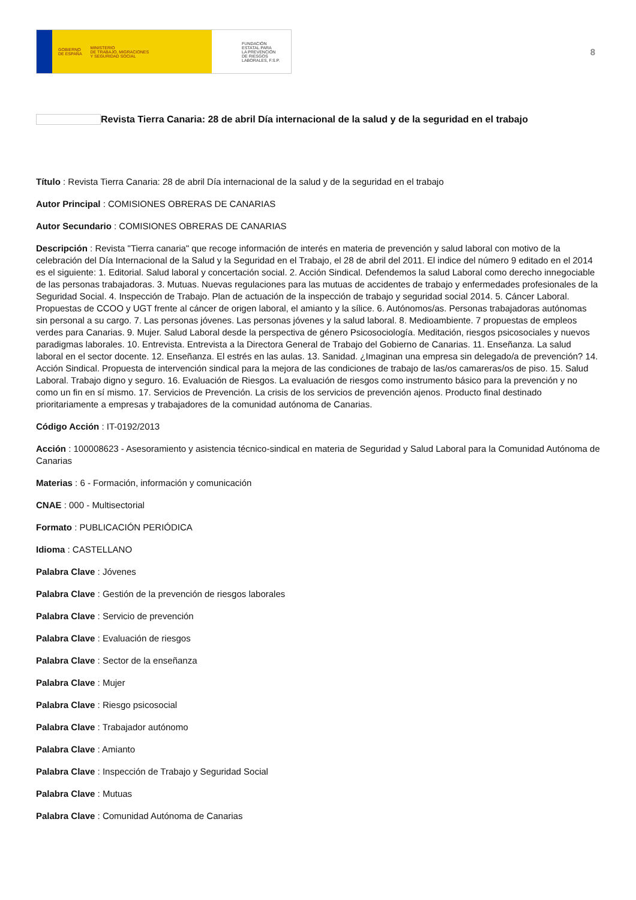GOBIERNO
DE ESPAÑA MINISTERIO
DE TRABAJO, MIGRACIONES
Y SEGURIDAD SOCIAL
FUNDACIÓN
ESTATAL PARA
LA PREVENCIÓN
DE RIESGOS
LABORALES, F.S.P.
8
Revista Tierra Canaria: 28 de abril Día internacional de la salud y de la seguridad en el trabajo
Título : Revista Tierra Canaria: 28 de abril Día internacional de la salud y de la seguridad en el trabajo
Autor Principal : COMISIONES OBRERAS DE CANARIAS
Autor Secundario : COMISIONES OBRERAS DE CANARIAS
Descripción : Revista "Tierra canaria" que recoge información de interés en materia de prevención y salud laboral con motivo de la celebración del Día Internacional de la Salud y la Seguridad en el Trabajo, el 28 de abril del 2011. El indice del número 9 editado en el 2014 es el siguiente: 1. Editorial. Salud laboral y concertación social. 2. Acción Sindical. Defendemos la salud Laboral como derecho innegociable de las personas trabajadoras. 3. Mutuas. Nuevas regulaciones para las mutuas de accidentes de trabajo y enfermedades profesionales de la Seguridad Social. 4. Inspección de Trabajo. Plan de actuación de la inspección de trabajo y seguridad social 2014. 5. Cáncer Laboral. Propuestas de CCOO y UGT frente al cáncer de origen laboral, el amianto y la sílice. 6. Autónomos/as. Personas trabajadoras autónomas sin personal a su cargo. 7. Las personas jóvenes. Las personas jóvenes y la salud laboral. 8. Medioambiente. 7 propuestas de empleos verdes para Canarias. 9. Mujer. Salud Laboral desde la perspectiva de género Psicosociología. Meditación, riesgos psicosociales y nuevos paradigmas laborales. 10. Entrevista. Entrevista a la Directora General de Trabajo del Gobierno de Canarias. 11. Enseñanza. La salud laboral en el sector docente. 12. Enseñanza. El estrés en las aulas. 13. Sanidad. ¿Imaginan una empresa sin delegado/a de prevención? 14. Acción Sindical. Propuesta de intervención sindical para la mejora de las condiciones de trabajo de las/os camareras/os de piso. 15. Salud Laboral. Trabajo digno y seguro. 16. Evaluación de Riesgos. La evaluación de riesgos como instrumento básico para la prevención y no como un fin en sí mismo. 17. Servicios de Prevención. La crisis de los servicios de prevención ajenos. Producto final destinado prioritariamente a empresas y trabajadores de la comunidad autónoma de Canarias.
Código Acción : IT-0192/2013
Acción : 100008623 - Asesoramiento y asistencia técnico-sindical en materia de Seguridad y Salud Laboral para la Comunidad Autónoma de Canarias
Materias : 6 - Formación, información y comunicación
CNAE : 000 - Multisectorial
Formato : PUBLICACIÓN PERIÓDICA
Idioma : CASTELLANO
Palabra Clave : Jóvenes
Palabra Clave : Gestión de la prevención de riesgos laborales
Palabra Clave : Servicio de prevención
Palabra Clave : Evaluación de riesgos
Palabra Clave : Sector de la enseñanza
Palabra Clave : Mujer
Palabra Clave : Riesgo psicosocial
Palabra Clave : Trabajador autónomo
Palabra Clave : Amianto
Palabra Clave : Inspección de Trabajo y Seguridad Social
Palabra Clave : Mutuas
Palabra Clave : Comunidad Autónoma de Canarias